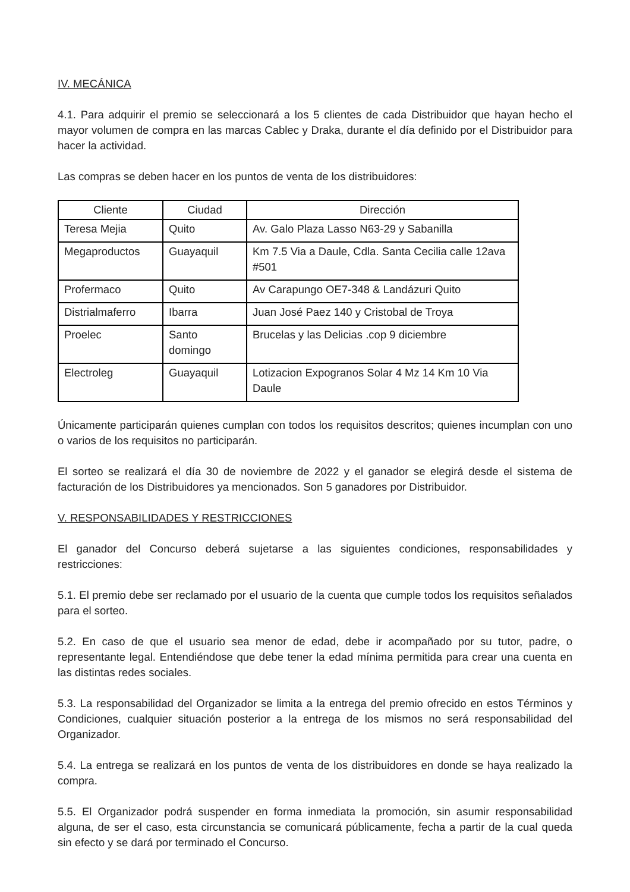IV. MECÁNICA
4.1. Para adquirir el premio se seleccionará a los 5 clientes de cada Distribuidor que hayan hecho el mayor volumen de compra en las marcas Cablec y Draka, durante el día definido por el Distribuidor para hacer la actividad.
Las compras se deben hacer en los puntos de venta de los distribuidores:
| Cliente | Ciudad | Dirección |
| --- | --- | --- |
| Teresa Mejia | Quito | Av. Galo Plaza Lasso N63-29 y Sabanilla |
| Megaproductos | Guayaquil | Km 7.5 Via a Daule, Cdla. Santa Cecilia calle 12ava #501 |
| Profermaco | Quito | Av Carapungo OE7-348 & Landázuri Quito |
| Distrialmaferro | Ibarra | Juan José Paez 140 y Cristobal de Troya |
| Proelec | Santo domingo | Brucelas y las Delicias .cop 9 diciembre |
| Electroleg | Guayaquil | Lotizacion Expogranos Solar 4 Mz 14 Km 10 Via Daule |
Únicamente participarán quienes cumplan con todos los requisitos descritos; quienes incumplan con uno o varios de los requisitos no participarán.
El sorteo se realizará el día 30 de noviembre de 2022 y el ganador se elegirá desde el sistema de facturación de los Distribuidores ya mencionados. Son 5 ganadores por Distribuidor.
V. RESPONSABILIDADES Y RESTRICCIONES
El ganador del Concurso deberá sujetarse a las siguientes condiciones, responsabilidades y restricciones:
5.1. El premio debe ser reclamado por el usuario de la cuenta que cumple todos los requisitos señalados para el sorteo.
5.2. En caso de que el usuario sea menor de edad, debe ir acompañado por su tutor, padre, o representante legal. Entendiéndose que debe tener la edad mínima permitida para crear una cuenta en las distintas redes sociales.
5.3. La responsabilidad del Organizador se limita a la entrega del premio ofrecido en estos Términos y Condiciones, cualquier situación posterior a la entrega de los mismos no será responsabilidad del Organizador.
5.4. La entrega se realizará en los puntos de venta de los distribuidores en donde se haya realizado la compra.
5.5. El Organizador podrá suspender en forma inmediata la promoción, sin asumir responsabilidad alguna, de ser el caso, esta circunstancia se comunicará públicamente, fecha a partir de la cual queda sin efecto y se dará por terminado el Concurso.